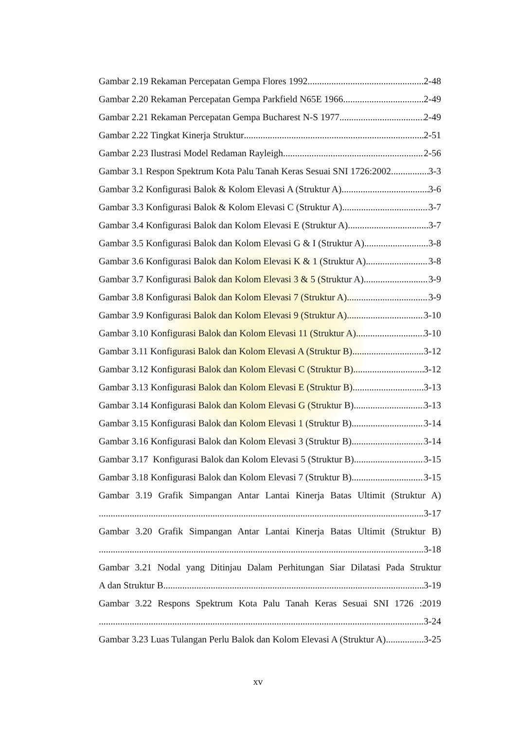Gambar 2.19 Rekaman Percepatan Gempa Flores 1992 2-48
Gambar 2.20 Rekaman Percepatan Gempa Parkfield N65E 1966 2-49
Gambar 2.21 Rekaman Percepatan Gempa Bucharest N-S 1977 2-49
Gambar 2.22 Tingkat Kinerja Struktur 2-51
Gambar 2.23 Ilustrasi Model Redaman Rayleigh 2-56
Gambar 3.1 Respon Spektrum Kota Palu Tanah Keras Sesuai SNI 1726:2002 3-3
Gambar 3.2 Konfigurasi Balok & Kolom Elevasi A (Struktur A) 3-6
Gambar 3.3 Konfigurasi Balok & Kolom Elevasi C (Struktur A) 3-7
Gambar 3.4 Konfigurasi Balok dan Kolom Elevasi E (Struktur A) 3-7
Gambar 3.5 Konfigurasi Balok dan Kolom Elevasi G & I (Struktur A) 3-8
Gambar 3.6 Konfigurasi Balok dan Kolom Elevasi K & 1 (Struktur A) 3-8
Gambar 3.7 Konfigurasi Balok dan Kolom Elevasi 3 & 5 (Struktur A) 3-9
Gambar 3.8 Konfigurasi Balok dan Kolom Elevasi 7 (Struktur A) 3-9
Gambar 3.9 Konfigurasi Balok dan Kolom Elevasi 9 (Struktur A) 3-10
Gambar 3.10 Konfigurasi Balok dan Kolom Elevasi 11 (Struktur A) 3-10
Gambar 3.11 Konfigurasi Balok dan Kolom Elevasi A (Struktur B) 3-12
Gambar 3.12 Konfigurasi Balok dan Kolom Elevasi C (Struktur B) 3-12
Gambar 3.13 Konfigurasi Balok dan Kolom Elevasi E (Struktur B) 3-13
Gambar 3.14 Konfigurasi Balok dan Kolom Elevasi G (Struktur B) 3-13
Gambar 3.15 Konfigurasi Balok dan Kolom Elevasi 1 (Struktur B) 3-14
Gambar 3.16 Konfigurasi Balok dan Kolom Elevasi 3 (Struktur B) 3-14
Gambar 3.17 Konfigurasi Balok dan Kolom Elevasi 5 (Struktur B) 3-15
Gambar 3.18 Konfigurasi Balok dan Kolom Elevasi 7 (Struktur B) 3-15
Gambar 3.19 Grafik Simpangan Antar Lantai Kinerja Batas Ultimit (Struktur A)
3-17
Gambar 3.20 Grafik Simpangan Antar Lantai Kinerja Batas Ultimit (Struktur B)
3-18
Gambar 3.21 Nodal yang Ditinjau Dalam Perhitungan Siar Dilatasi Pada Struktur
A dan Struktur B 3-19
Gambar 3.22 Respons Spektrum Kota Palu Tanah Keras Sesuai SNI 1726 :2019
3-24
Gambar 3.23 Luas Tulangan Perlu Balok dan Kolom Elevasi A (Struktur A) 3-25
xv